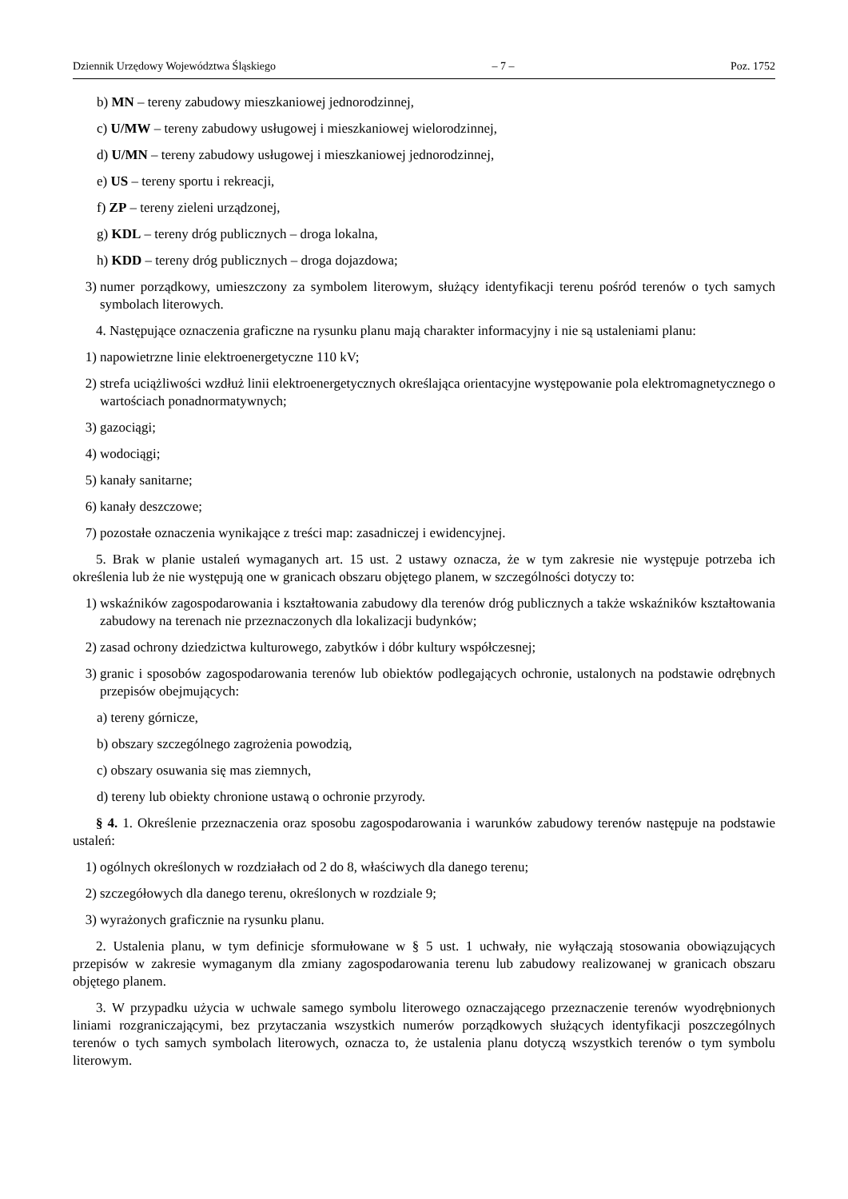Dziennik Urzędowy Województwa Śląskiego – 7 – Poz. 1752
b) MN – tereny zabudowy mieszkaniowej jednorodzinnej,
c) U/MW – tereny zabudowy usługowej i mieszkaniowej wielorodzinnej,
d) U/MN – tereny zabudowy usługowej i mieszkaniowej jednorodzinnej,
e) US – tereny sportu i rekreacji,
f) ZP – tereny zieleni urządzonej,
g) KDL – tereny dróg publicznych – droga lokalna,
h) KDD – tereny dróg publicznych – droga dojazdowa;
3) numer porządkowy, umieszczony za symbolem literowym, służący identyfikacji terenu pośród terenów o tych samych symbolach literowych.
4. Następujące oznaczenia graficzne na rysunku planu mają charakter informacyjny i nie są ustaleniami planu:
1) napowietrzne linie elektroenergetyczne 110 kV;
2) strefa uciążliwości wzdłuż linii elektroenergetycznych określająca orientacyjne występowanie pola elektromagnetycznego o wartościach ponadnormatywnych;
3) gazociągi;
4) wodociągi;
5) kanały sanitarne;
6) kanały deszczowe;
7) pozostałe oznaczenia wynikające z treści map: zasadniczej i ewidencyjnej.
5. Brak w planie ustaleń wymaganych art. 15 ust. 2 ustawy oznacza, że w tym zakresie nie występuje potrzeba ich określenia lub że nie występują one w granicach obszaru objętego planem, w szczególności dotyczy to:
1) wskaźników zagospodarowania i kształtowania zabudowy dla terenów dróg publicznych a także wskaźników kształtowania zabudowy na terenach nie przeznaczonych dla lokalizacji budynków;
2) zasad ochrony dziedzictwa kulturowego, zabytków i dóbr kultury współczesnej;
3) granic i sposobów zagospodarowania terenów lub obiektów podlegających ochronie, ustalonych na podstawie odrębnych przepisów obejmujących:
a) tereny górnicze,
b) obszary szczególnego zagrożenia powodzią,
c) obszary osuwania się mas ziemnych,
d) tereny lub obiekty chronione ustawą o ochronie przyrody.
§ 4. 1. Określenie przeznaczenia oraz sposobu zagospodarowania i warunków zabudowy terenów następuje na podstawie ustaleń:
1) ogólnych określonych w rozdziałach od 2 do 8, właściwych dla danego terenu;
2) szczegółowych dla danego terenu, określonych w rozdziale 9;
3) wyrażonych graficznie na rysunku planu.
2. Ustalenia planu, w tym definicje sformułowane w § 5 ust. 1 uchwały, nie wyłączają stosowania obowiązujących przepisów w zakresie wymaganym dla zmiany zagospodarowania terenu lub zabudowy realizowanej w granicach obszaru objętego planem.
3. W przypadku użycia w uchwale samego symbolu literowego oznaczającego przeznaczenie terenów wyodrębnionych liniami rozgraniczającymi, bez przytaczania wszystkich numerów porządkowych służących identyfikacji poszczególnych terenów o tych samych symbolach literowych, oznacza to, że ustalenia planu dotyczą wszystkich terenów o tym symbolu literowym.